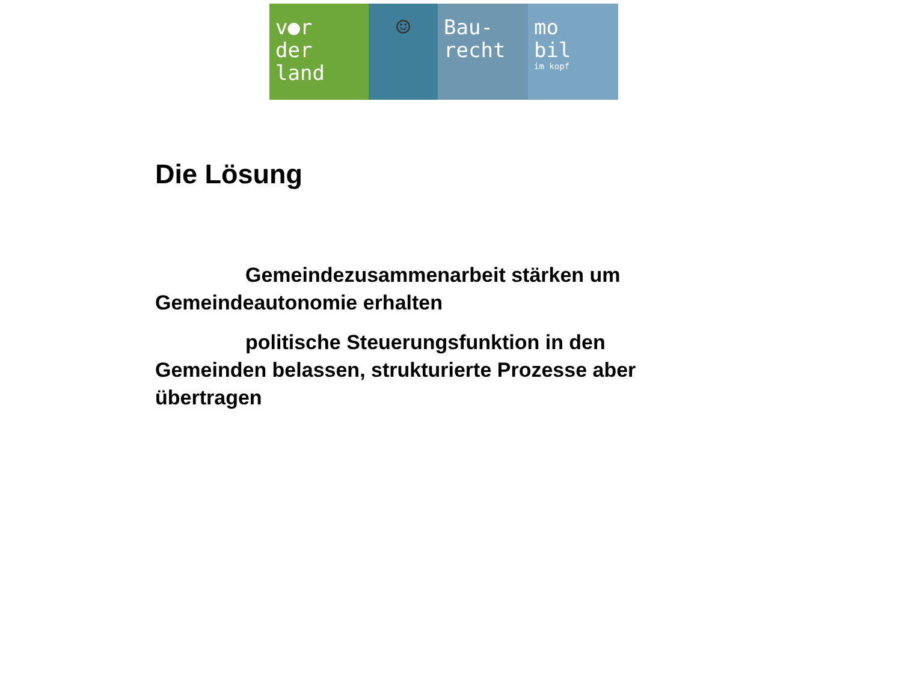v●r
der
land
☺ Bau-
recht
mo
bil
im kopf
Die Lösung
Gemeindezusammenarbeit stärken um
Gemeindeautonomie erhalten
politische Steuerungsfunktion in den
Gemeinden belassen, strukturierte Prozesse aber übertragen